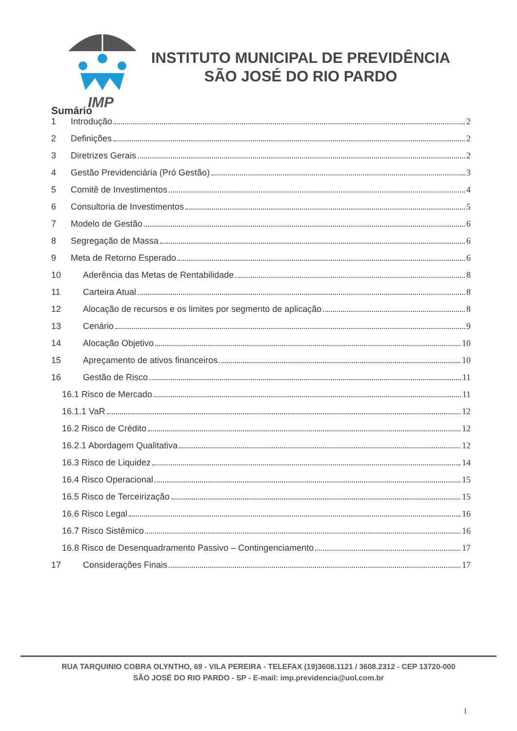IMP
INSTITUTO MUNICIPAL DE PREVIDÊNCIA
SÃO JOSÉ DO RIO PARDO
Sumário
1 Introdução 2
2 Definições 2
3 Diretrizes Gerais 2
4 Gestão Previdenciária (Pró Gestão) 3
5 Comitê de Investimentos 4
6 Consultoria de Investimentos 5
7 Modelo de Gestão 6
8 Segregação de Massa 6
9 Meta de Retorno Esperado 6
10 Aderência das Metas de Rentabilidade 8
11 Carteira Atual 8
12 Alocação de recursos e os limites por segmento de aplicação 8
13 Cenário 9
14 Alocação Objetivo 10
15 Apreçamento de ativos financeiros 10
16 Gestão de Risco 11
16.1 Risco de Mercado 11
16.1.1 VaR 12
16.2 Risco de Crédito 12
16.2.1 Abordagem Qualitativa 12
16.3 Risco de Liquidez 14
16.4 Risco Operacional 15
16.5 Risco de Terceirização 15
16.6 Risco Legal 16
16.7 Risco Sistêmico 16
16.8 Risco de Desenquadramento Passivo – Contingenciamento 17
17 Considerações Finais 17
RUA TARQUINIO COBRA OLYNTHO, 69 - VILA PEREIRA - TELEFAX (19)3608.1121 / 3608.2312 - CEP 13720-000
SÃO JOSÉ DO RIO PARDO - SP - E-mail: imp.previdencia@uol.com.br
1